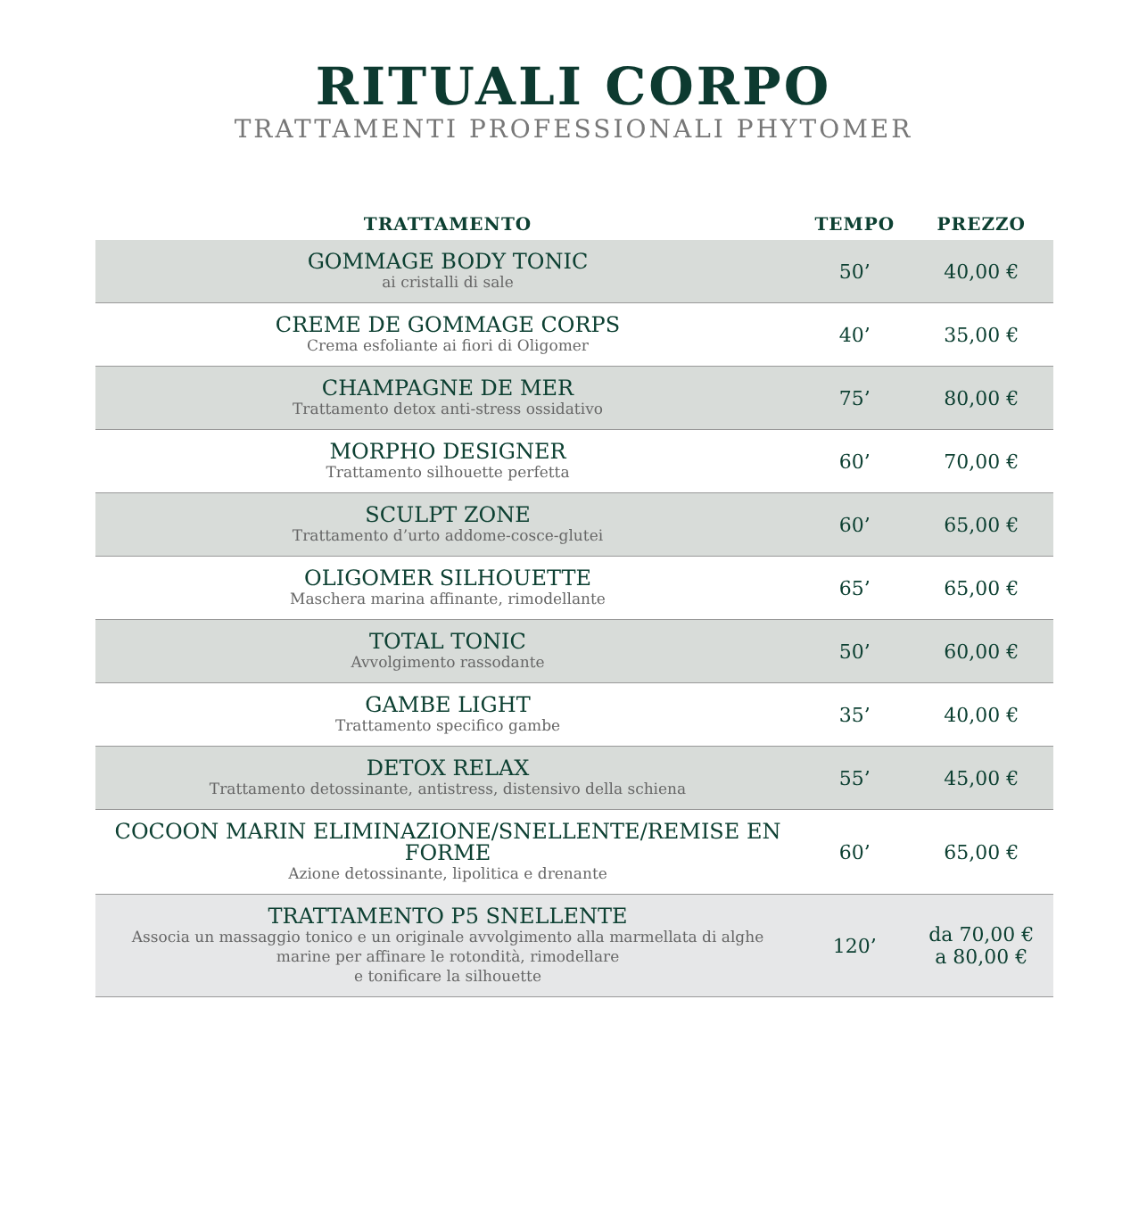RITUALI CORPO
TRATTAMENTI PROFESSIONALI PHYTOMER
| TRATTAMENTO | TEMPO | PREZZO |
| --- | --- | --- |
| GOMMAGE BODY TONIC ai cristalli di sale | 50’ | 40,00 € |
| CREME DE GOMMAGE CORPS Crema esfoliante ai fiori di Oligomer | 40’ | 35,00 € |
| CHAMPAGNE DE MER Trattamento detox anti-stress ossidativo | 75’ | 80,00 € |
| MORPHO DESIGNER Trattamento silhouette perfetta | 60’ | 70,00 € |
| SCULPT ZONE Trattamento d’urto addome-cosce-glutei | 60’ | 65,00 € |
| OLIGOMER SILHOUETTE Maschera marina affinante, rimodellante | 65’ | 65,00 € |
| TOTAL TONIC Avvolgimento rassodante | 50’ | 60,00 € |
| GAMBE LIGHT Trattamento specifico gambe | 35’ | 40,00 € |
| DETOX RELAX Trattamento detossinante, antistress, distensivo della schiena | 55’ | 45,00 € |
| COCOON MARIN ELIMINAZIONE/SNELLENTE/REMISE EN FORME Azione detossinante, lipolitica e drenante | 60’ | 65,00 € |
| TRATTAMENTO P5 SNELLENTE Associa un massaggio tonico e un originale avvolgimento alla marmellata di alghe marine per affinare le rotondità, rimodellare e tonificare la silhouette | 120’ | da 70,00 € a 80,00 € |